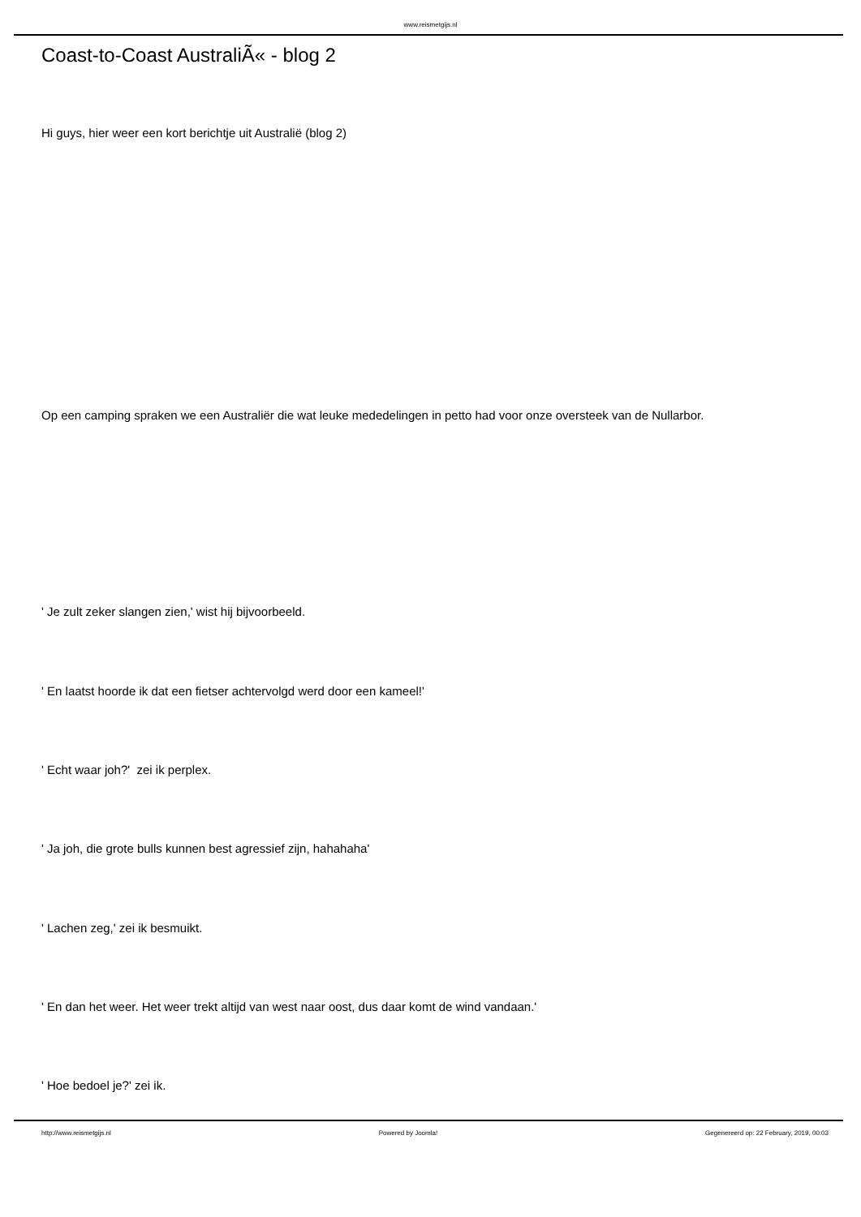www.reismetgijs.nl
Coast-to-Coast AustraliÃ« - blog 2
Hi guys, hier weer een kort berichtje uit Australië (blog 2)
Op een camping spraken we een Australiër die wat leuke mededelingen in petto had voor onze oversteek van de Nullarbor.
' Je zult zeker slangen zien,' wist hij bijvoorbeeld.
' En laatst hoorde ik dat een fietser achtervolgd werd door een kameel!'
' Echt waar joh?' zei ik perplex.
' Ja joh, die grote bulls kunnen best agressief zijn, hahahaha'
' Lachen zeg,' zei ik besmuikt.
' En dan het weer. Het weer trekt altijd van west naar oost, dus daar komt de wind vandaan.'
' Hoe bedoel je?' zei ik.
http://www.reismetgijs.nl Powered by Joomla! Gegenereerd op: 22 February, 2019, 00:03